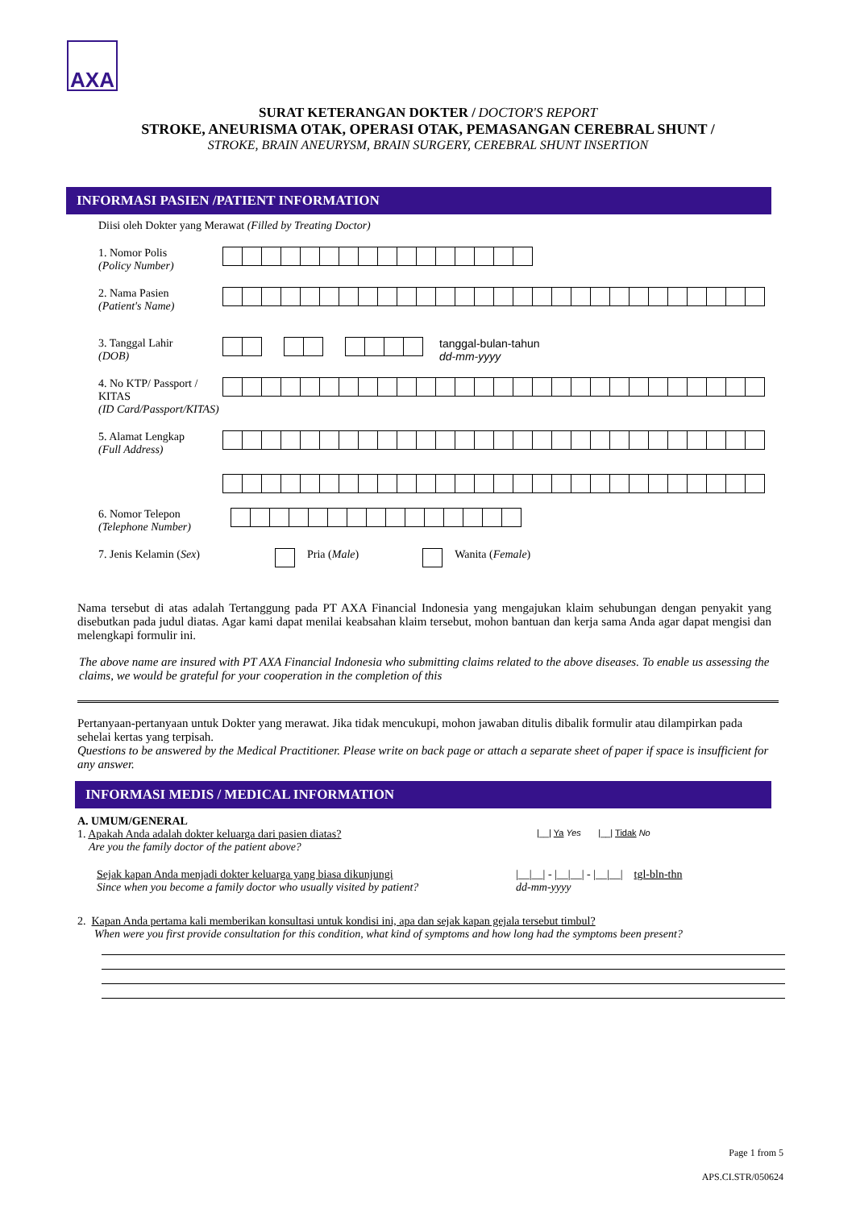AXA
SURAT KETERANGAN DOKTER / DOCTOR'S REPORT
STROKE, ANEURISMA OTAK, OPERASI OTAK, PEMASANGAN CEREBRAL SHUNT /
STROKE, BRAIN ANEURYSM, BRAIN SURGERY, CEREBRAL SHUNT INSERTION
INFORMASI PASIEN /PATIENT INFORMATION
Diisi oleh Dokter yang Merawat (Filled by Treating Doctor)
1. Nomor Polis
(Policy Number)
2. Nama Pasien
(Patient's Name)
3. Tanggal Lahir
(DOB)
tanggal-bulan-tahun
dd-mm-yyyy
4. No KTP/ Passport / KITAS
(ID Card/Passport/KITAS)
5. Alamat Lengkap
(Full Address)
6. Nomor Telepon
(Telephone Number)
7. Jenis Kelamin (Sex) Pria (Male) Wanita (Female)
Nama tersebut di atas adalah Tertanggung pada PT AXA Financial Indonesia yang mengajukan klaim sehubungan dengan penyakit yang disebutkan pada judul diatas. Agar kami dapat menilai keabsahan klaim tersebut, mohon bantuan dan kerja sama Anda agar dapat mengisi dan melengkapi formulir ini.
The above name are insured with PT AXA Financial Indonesia who submitting claims related to the above diseases. To enable us assessing the claims, we would be grateful for your cooperation in the completion of this
Pertanyaan-pertanyaan untuk Dokter yang merawat. Jika tidak mencukupi, mohon jawaban ditulis dibalik formulir atau dilampirkan pada sehelai kertas yang terpisah.
Questions to be answered by the Medical Practitioner. Please write on back page or attach a separate sheet of paper if space is insufficient for any answer.
INFORMASI MEDIS / MEDICAL INFORMATION
A. UMUM/GENERAL
1. Apakah Anda adalah dokter keluarga dari pasien diatas?
Are you the family doctor of the patient above?
|__| Ya Yes |__| Tidak No
Sejak kapan Anda menjadi dokter keluarga yang biasa dikunjungi
Since when you become a family doctor who usually visited by patient?
|__|__| - |__|__| - |__|__| tgl-bln-thn
dd-mm-yyyy
2. Kapan Anda pertama kali memberikan konsultasi untuk kondisi ini, apa dan sejak kapan gejala tersebut timbul?
When were you first provide consultation for this condition, what kind of symptoms and how long had the symptoms been present?
Page 1 from 5
APS.CI.STR/050624